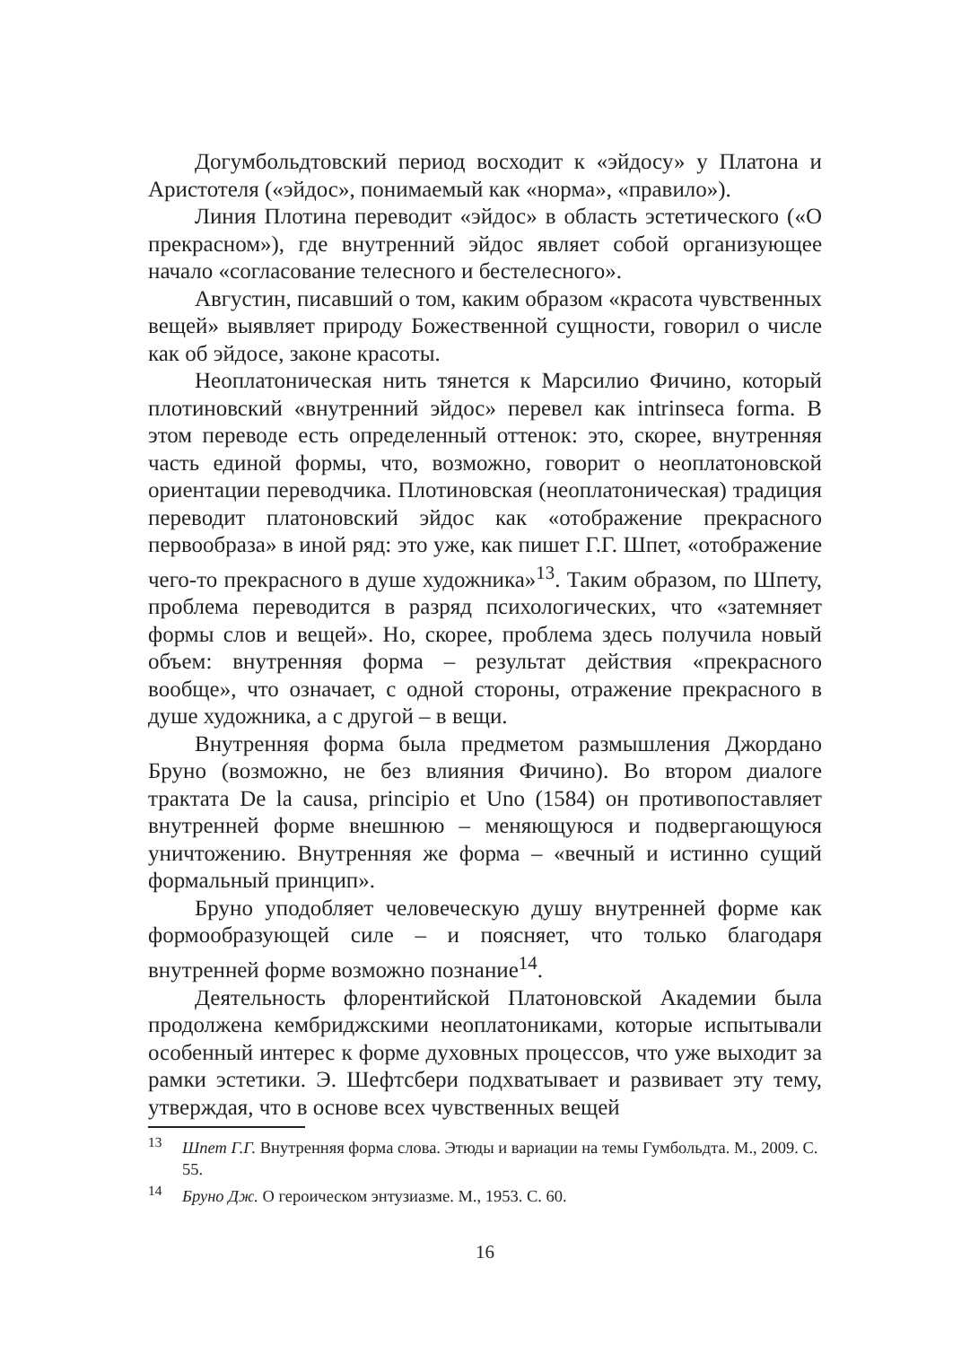Догумбольдтовский период восходит к «эйдосу» у Платона и Аристотеля («эйдос», понимаемый как «норма», «правило»).
Линия Плотина переводит «эйдос» в область эстетического («О прекрасном»), где внутренний эйдос являет собой организующее начало «согласование телесного и бестелесного».
Августин, писавший о том, каким образом «красота чувственных вещей» выявляет природу Божественной сущности, говорил о числе как об эйдосе, законе красоты.
Неоплатоническая нить тянется к Марсилио Фичино, который плотиновский «внутренний эйдос» перевел как intrinseca forma. В этом переводе есть определенный оттенок: это, скорее, внутренняя часть единой формы, что, возможно, говорит о неоплатоновской ориентации переводчика. Плотиновская (неоплатоническая) традиция переводит платоновский эйдос как «отображение прекрасного первообраза» в иной ряд: это уже, как пишет Г.Г. Шпет, «отображение чего-то прекрасного в душе художника»<sup>13</sup>. Таким образом, по Шпету, проблема переводится в разряд психологических, что «затемняет формы слов и вещей». Но, скорее, проблема здесь получила новый объем: внутренняя форма – результат действия «прекрасного вообще», что означает, с одной стороны, отражение прекрасного в душе художника, а с другой – в вещи.
Внутренняя форма была предметом размышления Джордано Бруно (возможно, не без влияния Фичино). Во втором диалоге трактата De la causa, principio et Uno (1584) он противопоставляет внутренней форме внешнюю – меняющуюся и подвергающуюся уничтожению. Внутренняя же форма – «вечный и истинно сущий формальный принцип».
Бруно уподобляет человеческую душу внутренней форме как формообразующей силе – и поясняет, что только благодаря внутренней форме возможно познание<sup>14</sup>.
Деятельность флорентийской Платоновской Академии была продолжена кембриджскими неоплатониками, которые испытывали особенный интерес к форме духовных процессов, что уже выходит за рамки эстетики. Э. Шефтсбери подхватывает и развивает эту тему, утверждая, что в основе всех чувственных вещей
<sup>13</sup> Шпет Г.Г. Внутренняя форма слова. Этюды и вариации на темы Гумбольдта. М., 2009. С. 55.
<sup>14</sup> Бруно Дж. О героическом энтузиазме. М., 1953. С. 60.
16